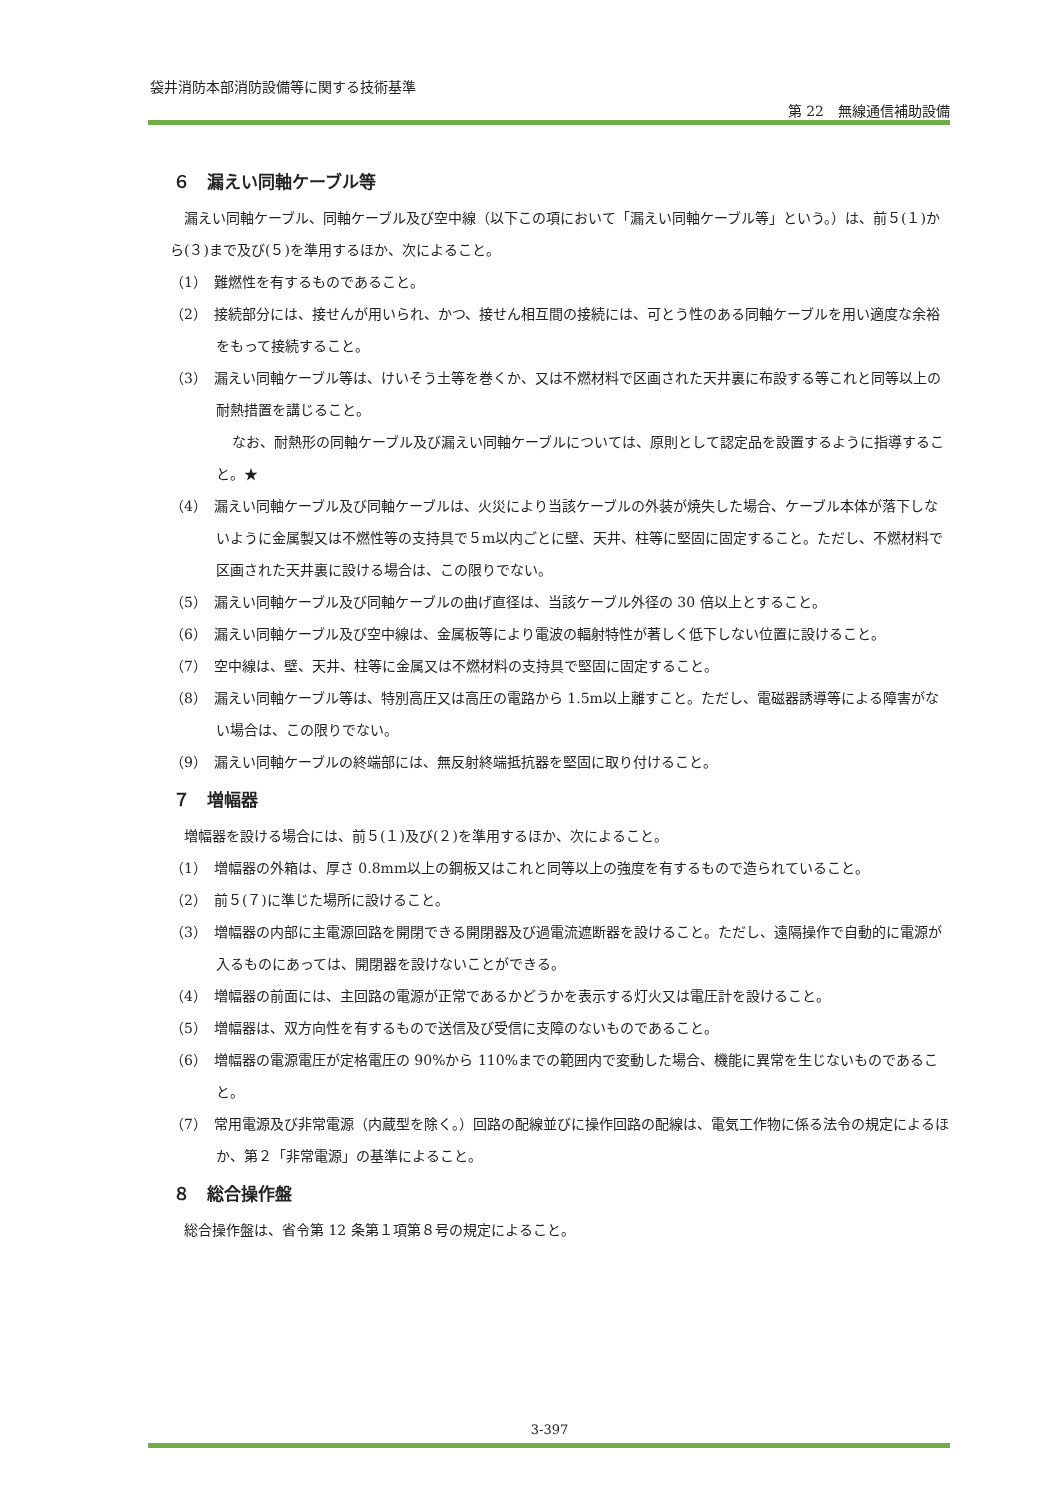袋井消防本部消防設備等に関する技術基準
第 22　無線通信補助設備
６　漏えい同軸ケーブル等
漏えい同軸ケーブル、同軸ケーブル及び空中線（以下この項において「漏えい同軸ケーブル等」という。）は、前５(１)から(３)まで及び(５)を準用するほか、次によること。
（1）　難燃性を有するものであること。
（2）　接続部分には、接せんが用いられ、かつ、接せん相互間の接続には、可とう性のある同軸ケーブルを用い適度な余裕をもって接続すること。
（3）　漏えい同軸ケーブル等は、けいそう土等を巻くか、又は不燃材料で区画された天井裏に布設する等これと同等以上の耐熱措置を講じること。
なお、耐熱形の同軸ケーブル及び漏えい同軸ケーブルについては、原則として認定品を設置するように指導すること。★
（4）　漏えい同軸ケーブル及び同軸ケーブルは、火災により当該ケーブルの外装が焼失した場合、ケーブル本体が落下しないように金属製又は不燃性等の支持具で５m以内ごとに壁、天井、柱等に堅固に固定すること。ただし、不燃材料で区画された天井裏に設ける場合は、この限りでない。
（5）　漏えい同軸ケーブル及び同軸ケーブルの曲げ直径は、当該ケーブル外径の 30 倍以上とすること。
（6）　漏えい同軸ケーブル及び空中線は、金属板等により電波の輻射特性が著しく低下しない位置に設けること。
（7）　空中線は、壁、天井、柱等に金属又は不燃材料の支持具で堅固に固定すること。
（8）　漏えい同軸ケーブル等は、特別高圧又は高圧の電路から 1.5m以上離すこと。ただし、電磁器誘導等による障害がない場合は、この限りでない。
（9）　漏えい同軸ケーブルの終端部には、無反射終端抵抗器を堅固に取り付けること。
７　増幅器
増幅器を設ける場合には、前５(１)及び(２)を準用するほか、次によること。
（1）　増幅器の外箱は、厚さ 0.8mm以上の鋼板又はこれと同等以上の強度を有するもので造られていること。
（2）　前５(７)に準じた場所に設けること。
（3）　増幅器の内部に主電源回路を開閉できる開閉器及び過電流遮断器を設けること。ただし、遠隔操作で自動的に電源が入るものにあっては、開閉器を設けないことができる。
（4）　増幅器の前面には、主回路の電源が正常であるかどうかを表示する灯火又は電圧計を設けること。
（5）　増幅器は、双方向性を有するもので送信及び受信に支障のないものであること。
（6）　増幅器の電源電圧が定格電圧の 90%から 110%までの範囲内で変動した場合、機能に異常を生じないものであること。
（7）　常用電源及び非常電源（内蔵型を除く。）回路の配線並びに操作回路の配線は、電気工作物に係る法令の規定によるほか、第２「非常電源」の基準によること。
８　総合操作盤
総合操作盤は、省令第 12 条第１項第８号の規定によること。
3-397